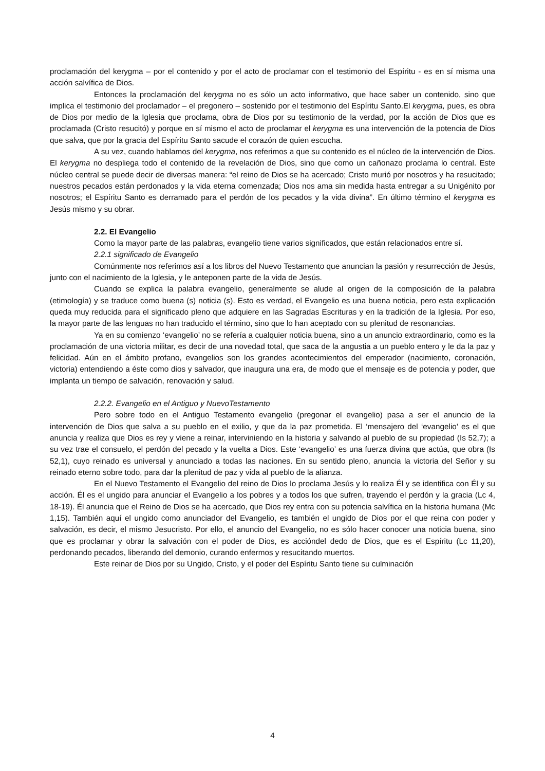proclamación del kerygma – por el contenido y por el acto de proclamar con el testimonio del Espíritu - es en sí misma una acción salvífica de Dios.
Entonces la proclamación del kerygma no es sólo un acto informativo, que hace saber un contenido, sino que implica el testimonio del proclamador – el pregonero – sostenido por el testimonio del Espíritu Santo.El kerygma, pues, es obra de Dios por medio de la Iglesia que proclama, obra de Dios por su testimonio de la verdad, por la acción de Dios que es proclamada (Cristo resucitó) y porque en sí mismo el acto de proclamar el kerygma es una intervención de la potencia de Dios que salva, que por la gracia del Espíritu Santo sacude el corazón de quien escucha.
A su vez, cuando hablamos del kerygma, nos referimos a que su contenido es el núcleo de la intervención de Dios. El kerygma no despliega todo el contenido de la revelación de Dios, sino que como un cañonazo proclama lo central. Este núcleo central se puede decir de diversas manera: “el reino de Dios se ha acercado; Cristo murió por nosotros y ha resucitado; nuestros pecados están perdonados y la vida eterna comenzada; Dios nos ama sin medida hasta entregar a su Unigénito por nosotros; el Espíritu Santo es derramado para el perdón de los pecados y la vida divina”. En último término el kerygma es Jesús mismo y su obrar.
2.2. El Evangelio
Como la mayor parte de las palabras, evangelio tiene varios significados, que están relacionados entre sí.
2.2.1 significado de Evangelio
Comúnmente nos referimos así a los libros del Nuevo Testamento que anuncian la pasión y resurrección de Jesús, junto con el nacimiento de la Iglesia, y le anteponen parte de la vida de Jesús.
Cuando se explica la palabra evangelio, generalmente se alude al origen de la composición de la palabra (etimología) y se traduce como buena (s) noticia (s). Esto es verdad, el Evangelio es una buena noticia, pero esta explicación queda muy reducida para el significado pleno que adquiere en las Sagradas Escrituras y en la tradición de la Iglesia. Por eso, la mayor parte de las lenguas no han traducido el término, sino que lo han aceptado con su plenitud de resonancias.
Ya en su comienzo ‘evangelio’ no se refería a cualquier noticia buena, sino a un anuncio extraordinario, como es la proclamación de una victoria militar, es decir de una novedad total, que saca de la angustia a un pueblo entero y le da la paz y felicidad. Aún en el ámbito profano, evangelios son los grandes acontecimientos del emperador (nacimiento, coronación, victoria) entendiendo a éste como dios y salvador, que inaugura una era, de modo que el mensaje es de potencia y poder, que implanta un tiempo de salvación, renovación y salud.
2.2.2. Evangelio en el Antiguo y NuevoTestamento
Pero sobre todo en el Antiguo Testamento evangelio (pregonar el evangelio) pasa a ser el anuncio de la intervención de Dios que salva a su pueblo en el exilio, y que da la paz prometida. El ‘mensajero del ‘evangelio’ es el que anuncia y realiza que Dios es rey y viene a reinar, interviniendo en la historia y salvando al pueblo de su propiedad (Is 52,7); a su vez trae el consuelo, el perdón del pecado y la vuelta a Dios. Este ‘evangelio’ es una fuerza divina que actúa, que obra (Is 52,1), cuyo reinado es universal y anunciado a todas las naciones. En su sentido pleno, anuncia la victoria del Señor y su reinado eterno sobre todo, para dar la plenitud de paz y vida al pueblo de la alianza.
En el Nuevo Testamento el Evangelio del reino de Dios lo proclama Jesús y lo realiza Él y se identifica con Él y su acción. Él es el ungido para anunciar el Evangelio a los pobres y a todos los que sufren, trayendo el perdón y la gracia (Lc 4, 18-19). Él anuncia que el Reino de Dios se ha acercado, que Dios rey entra con su potencia salvífica en la historia humana (Mc 1,15). También aquí el ungido como anunciador del Evangelio, es también el ungido de Dios por el que reina con poder y salvación, es decir, el mismo Jesucristo. Por ello, el anuncio del Evangelio, no es sólo hacer conocer una noticia buena, sino que es proclamar y obrar la salvación con el poder de Dios, es accióndel dedo de Dios, que es el Espíritu (Lc 11,20), perdonando pecados, liberando del demonio, curando enfermos y resucitando muertos.
Este reinar de Dios por su Ungido, Cristo, y el poder del Espíritu Santo tiene su culminación
4